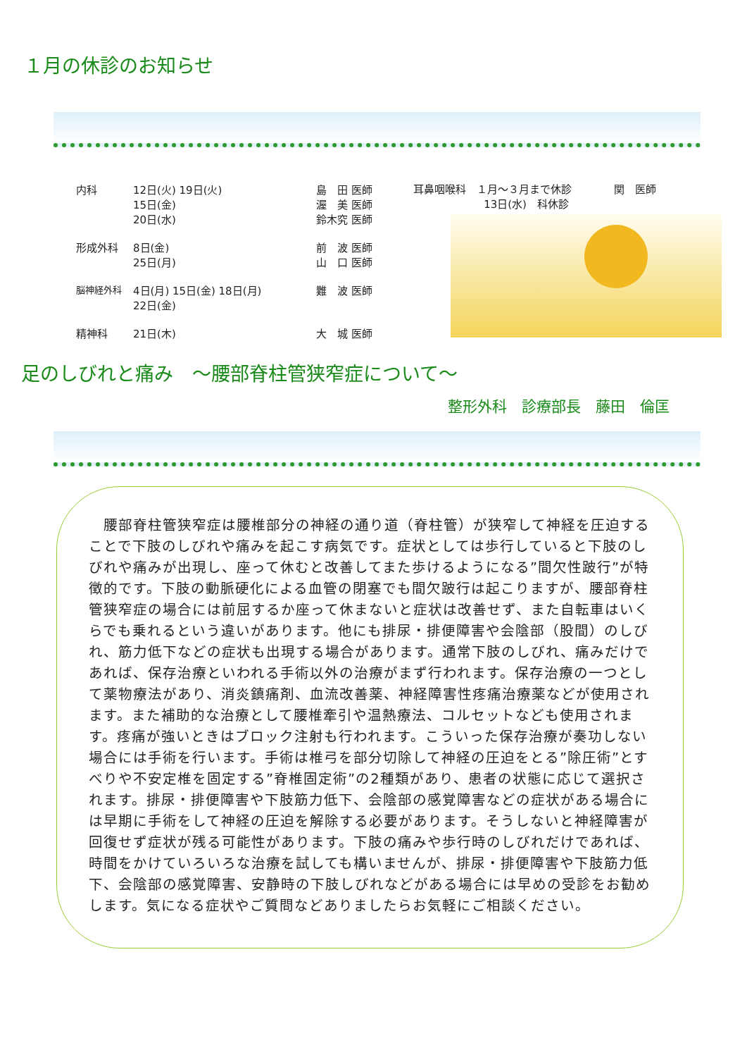１月の休診のお知らせ
| 内科 | 12日(火) 19日(火) 15日(金) 20日(水) | 島 田 医師 渥 美 医師 鈴木究 医師 |
| 形成外科 | 8日(金) 25日(月) | 前 波 医師 山 口 医師 |
| 脳神経外科 | 4日(月) 15日(金) 18日(月) 22日(金) | 難 波 医師 |
| 精神科 | 21日(木) | 大 城 医師 |
耳鼻咽喉科　１月～３月まで休診　　　　関　医師
13日(水)　科休診
足のしびれと痛み　～腰部脊柱管狭窄症について～
整形外科　診療部長　藤田　倫匡
　腰部脊柱管狭窄症は腰椎部分の神経の通り道（脊柱管）が狭窄して神経を圧迫することで下肢のしびれや痛みを起こす病気です。症状としては歩行していると下肢のしびれや痛みが出現し、座って休むと改善してまた歩けるようになる”間欠性跛行”が特徴的です。下肢の動脈硬化による血管の閉塞でも間欠跛行は起こりますが、腰部脊柱管狭窄症の場合には前屈するか座って休まないと症状は改善せず、また自転車はいくらでも乗れるという違いがあります。他にも排尿・排便障害や会陰部（股間）のしびれ、筋力低下などの症状も出現する場合があります。通常下肢のしびれ、痛みだけであれば、保存治療といわれる手術以外の治療がまず行われます。保存治療の一つとして薬物療法があり、消炎鎮痛剤、血流改善薬、神経障害性疼痛治療薬などが使用されます。また補助的な治療として腰椎牽引や温熱療法、コルセットなども使用されます。疼痛が強いときはブロック注射も行われます。こういった保存治療が奏功しない場合には手術を行います。手術は椎弓を部分切除して神経の圧迫をとる”除圧術”とすべりや不安定椎を固定する”脊椎固定術”の2種類があり、患者の状態に応じて選択されます。排尿・排便障害や下肢筋力低下、会陰部の感覚障害などの症状がある場合には早期に手術をして神経の圧迫を解除する必要があります。そうしないと神経障害が回復せず症状が残る可能性があります。下肢の痛みや歩行時のしびれだけであれば、時間をかけていろいろな治療を試しても構いませんが、排尿・排便障害や下肢筋力低下、会陰部の感覚障害、安静時の下肢しびれなどがある場合には早めの受診をお勧めします。気になる症状やご質問などありましたらお気軽にご相談ください。